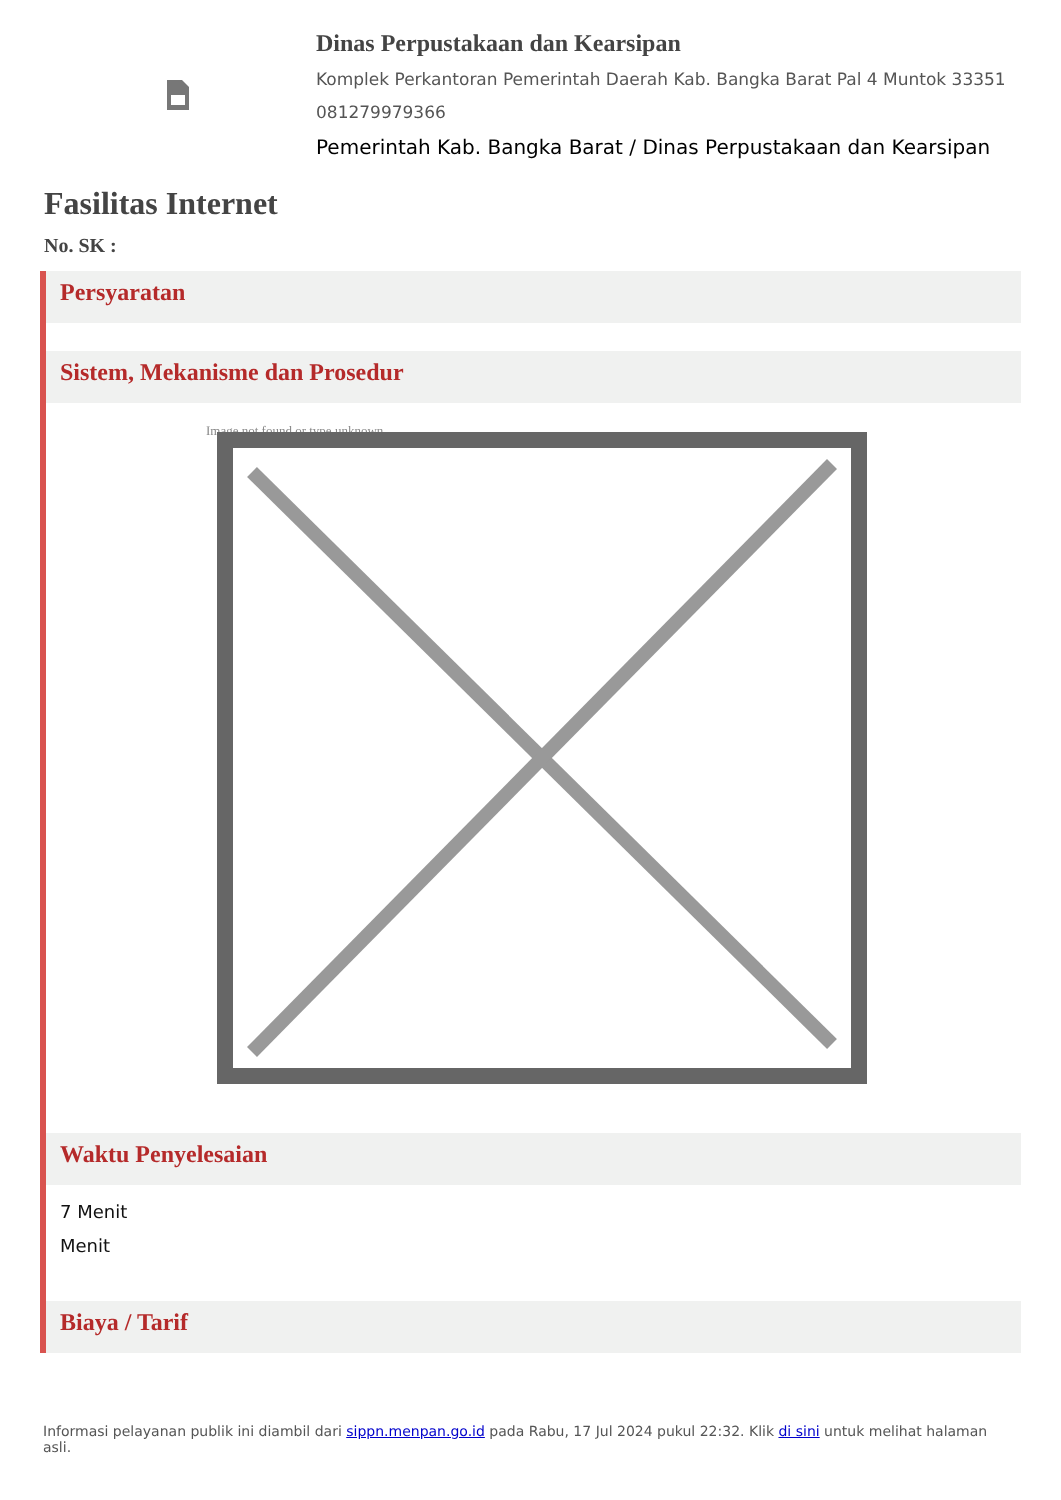Dinas Perpustakaan dan Kearsipan
Komplek Perkantoran Pemerintah Daerah Kab. Bangka Barat Pal 4 Muntok 33351 081279979366
Pemerintah Kab. Bangka Barat / Dinas Perpustakaan dan Kearsipan
Fasilitas Internet
No. SK :
Persyaratan
Sistem, Mekanisme dan Prosedur
Image not found or type unknown
Waktu Penyelesaian
7 Menit
Menit
Biaya / Tarif
Informasi pelayanan publik ini diambil dari sippn.menpan.go.id pada Rabu, 17 Jul 2024 pukul 22:32. Klik di sini untuk melihat halaman asli.